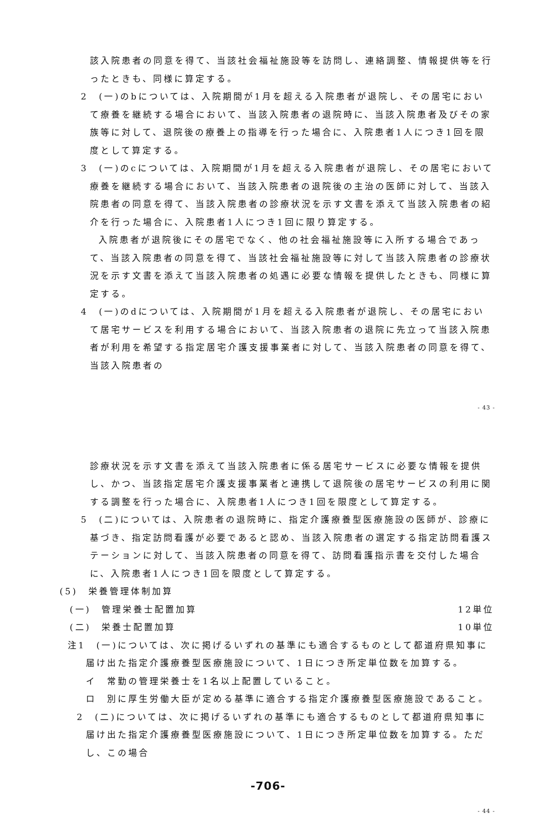該入院患者の同意を得て、当該社会福祉施設等を訪問し、連絡調整、情報提供等を行ったときも、同様に算定する。
2　(一)のbについては、入院期間が1月を超える入院患者が退院し、その居宅において療養を継続する場合において、当該入院患者の退院時に、当該入院患者及びその家族等に対して、退院後の療養上の指導を行った場合に、入院患者1人につき1回を限度として算定する。
3　(一)のcについては、入院期間が1月を超える入院患者が退院し、その居宅において療養を継続する場合において、当該入院患者の退院後の主治の医師に対して、当該入院患者の同意を得て、当該入院患者の診療状況を示す文書を添えて当該入院患者の紹介を行った場合に、入院患者1人につき1回に限り算定する。
入院患者が退院後にその居宅でなく、他の社会福祉施設等に入所する場合であって、当該入院患者の同意を得て、当該社会福祉施設等に対して当該入院患者の診療状況を示す文書を添えて当該入院患者の処遇に必要な情報を提供したときも、同様に算定する。
4　(一)のdについては、入院期間が1月を超える入院患者が退院し、その居宅において居宅サービスを利用する場合において、当該入院患者の退院に先立って当該入院患者が利用を希望する指定居宅介護支援事業者に対して、当該入院患者の同意を得て、当該入院患者の
- 43 -
診療状況を示す文書を添えて当該入院患者に係る居宅サービスに必要な情報を提供し、かつ、当該指定居宅介護支援事業者と連携して退院後の居宅サービスの利用に関する調整を行った場合に、入院患者1人につき1回を限度として算定する。
5　(二)については、入院患者の退院時に、指定介護療養型医療施設の医師が、診療に基づき、指定訪問看護が必要であると認め、当該入院患者の選定する指定訪問看護ステーションに対して、当該入院患者の同意を得て、訪問看護指示書を交付した場合に、入院患者1人につき1回を限度として算定する。
(5)　栄養管理体制加算
(一)　管理栄養士配置加算 12単位
(二)　栄養士配置加算 10単位
注1　(一)については、次に掲げるいずれの基準にも適合するものとして都道府県知事に届け出た指定介護療養型医療施設について、1日につき所定単位数を加算する。
イ　常勤の管理栄養士を1名以上配置していること。
ロ　別に厚生労働大臣が定める基準に適合する指定介護療養型医療施設であること。
2　(二)については、次に掲げるいずれの基準にも適合するものとして都道府県知事に届け出た指定介護療養型医療施設について、1日につき所定単位数を加算する。ただし、この場合
-706-
- 44 -